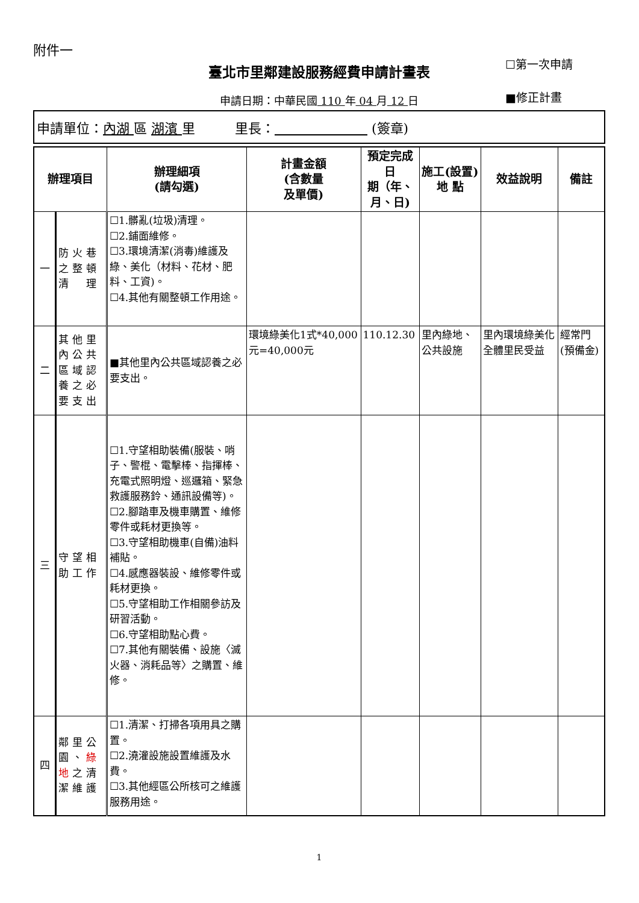附件一
☐第一次申請
■修正計畫
臺北市里鄰建設服務經費申請計畫表
申請日期：中華民國 110 年 04 月 12 日
申請單位：內湖 區 湖濱 里　　　里長：　　　　　　　 (簽章)
| 辦理項目 | | 辦理細項 (請勾選) | 計畫金額 (含數量 及單價) | 預定完成日 期（年、 月、日) | 施工(設置) 地 點 | 效益說明 | 備註 |
| --- | --- | --- | --- | --- | --- | --- | --- |
| 一 | 防火巷之整頓清 理 | ☐1.髒亂(垃圾)清理。 ☐2.鋪面維修。 ☐3.環境清潔(消毒)維護及綠、美化（材料、花材、肥料、工資)。 ☐4.其他有關整頓工作用途。 | | | | | |
| 二 | 其他里內公共區域認養之必要支出 | ■其他里內公共區域認養之必要支出。 | 環境綠美化1式*40,000元=40,000元 | 110.12.30 | 里內綠地、公共設施 | 里內環境綠美化全體里民受益 | 經常門(預備金) |
| 三 | 守望相助工作 | ☐1.守望相助裝備(服裝、哨子、警棍、電擊棒、指揮棒、充電式照明燈、巡邏箱、緊急救護服務鈴、通訊設備等)。 ☐2.腳踏車及機車購置、維修零件或耗材更換等。 ☐3.守望相助機車(自備)油料補貼。 ☐4.感應器裝設、維修零件或耗材更換。 ☐5.守望相助工作相關參訪及研習活動。 ☐6.守望相助點心費。 ☐7.其他有關裝備、設施〈滅火器、消耗品等〉之購置、維修。 | | | | | |
| 四 | 鄰里公園、 綠地 之清潔維護 | ☐1.清潔、打掃各項用具之購置。 ☐2.澆灌設施設置維護及水費。 ☐3.其他經區公所核可之維護服務用途。 | | | | | |
1